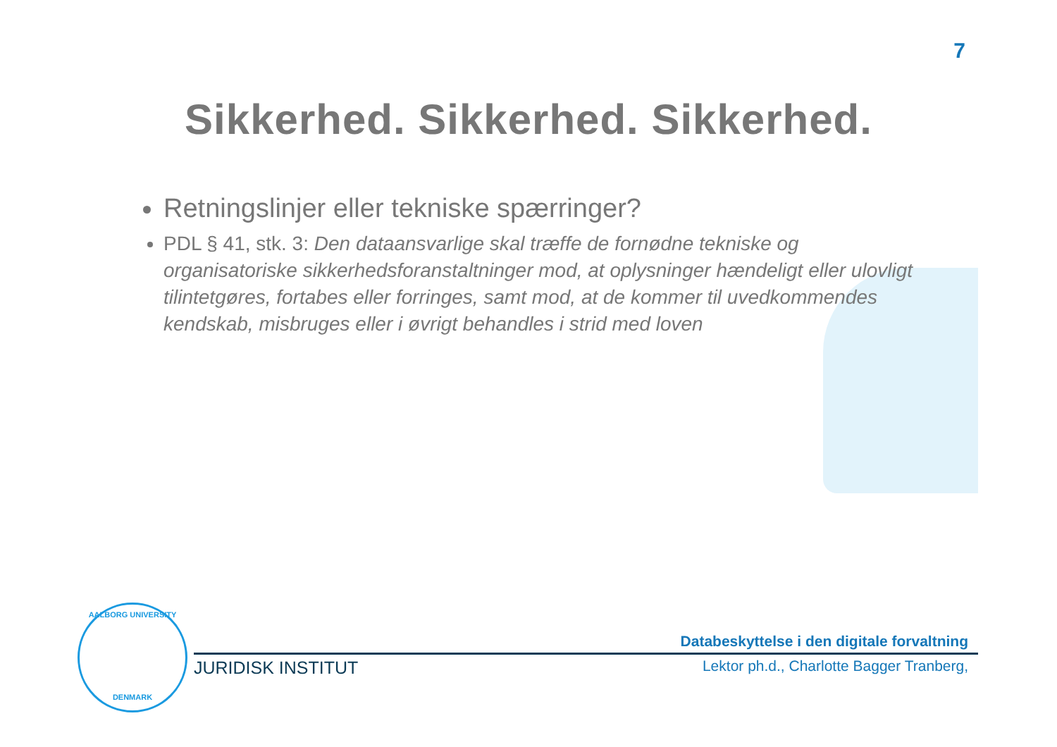7
Sikkerhed. Sikkerhed. Sikkerhed.
Retningslinjer eller tekniske spærringer?
PDL § 41, stk. 3: Den dataansvarlige skal træffe de fornødne tekniske og organisatoriske sikkerhedsforanstaltninger mod, at oplysninger hændeligt eller ulovligt tilintetgøres, fortabes eller forringes, samt mod, at de kommer til uvedkommendes kendskab, misbruges eller i øvrigt behandles i strid med loven
AALBORG UNIVERSITY
DENMARK
Databeskyttelse i den digitale forvaltning
JURIDISK INSTITUT Lektor ph.d., Charlotte Bagger Tranberg,